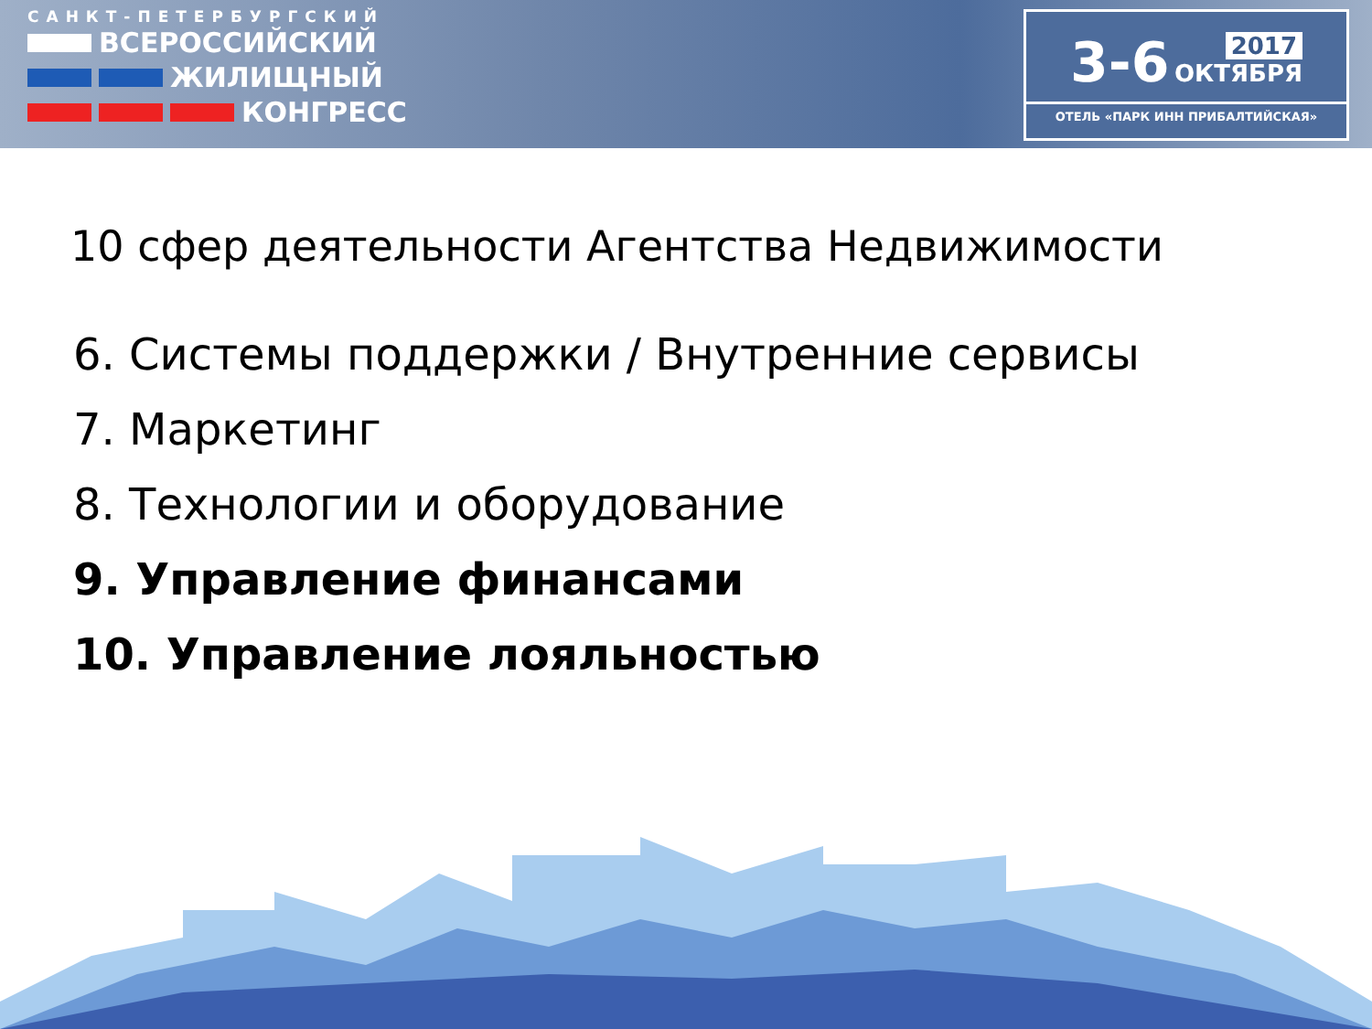САНКТ-ПЕТЕРБУРГСКИЙ
ВСЕРОССИЙСКИЙ
ЖИЛИЩНЫЙ
КОНГРЕСС
3-6 2017
ОКТЯБРЯ
ОТЕЛЬ «ПАРК ИНН ПРИБАЛТИЙСКАЯ»
10 сфер деятельности Агентства Недвижимости
6. Системы поддержки / Внутренние сервисы
7. Маркетинг
8. Технологии и оборудование
9. Управление финансами
10. Управление лояльностью